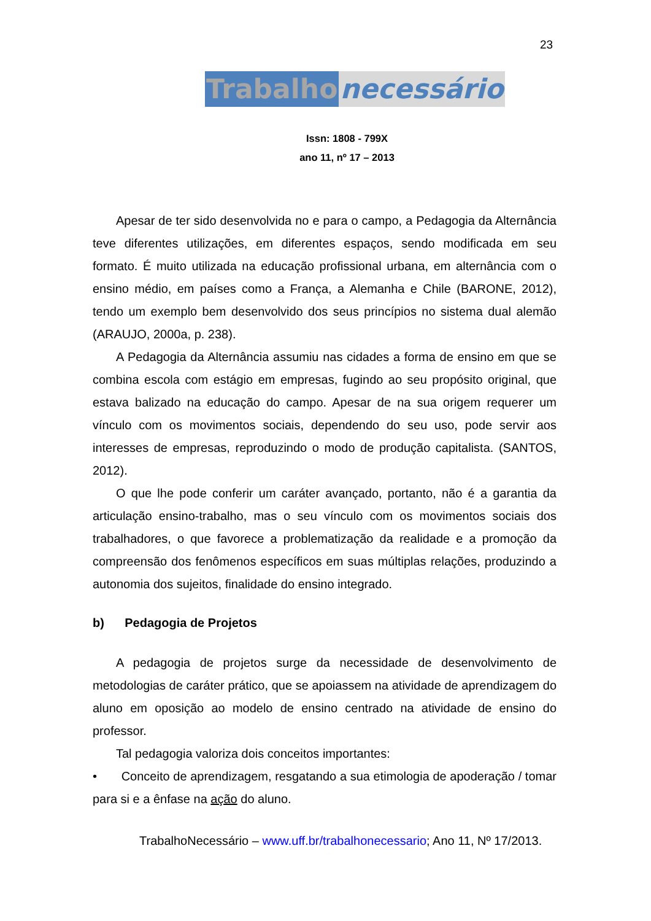23
Trabalho necessário
Issn: 1808 - 799X
ano 11, nº 17 – 2013
Apesar de ter sido desenvolvida no e para o campo, a Pedagogia da Alternância teve diferentes utilizações, em diferentes espaços, sendo modificada em seu formato. É muito utilizada na educação profissional urbana, em alternância com o ensino médio, em países como a França, a Alemanha e Chile (BARONE, 2012), tendo um exemplo bem desenvolvido dos seus princípios no sistema dual alemão (ARAUJO, 2000a, p. 238).
A Pedagogia da Alternância assumiu nas cidades a forma de ensino em que se combina escola com estágio em empresas, fugindo ao seu propósito original, que estava balizado na educação do campo. Apesar de na sua origem requerer um vínculo com os movimentos sociais, dependendo do seu uso, pode servir aos interesses de empresas, reproduzindo o modo de produção capitalista. (SANTOS, 2012).
O que lhe pode conferir um caráter avançado, portanto, não é a garantia da articulação ensino-trabalho, mas o seu vínculo com os movimentos sociais dos trabalhadores, o que favorece a problematização da realidade e a promoção da compreensão dos fenômenos específicos em suas múltiplas relações, produzindo a autonomia dos sujeitos, finalidade do ensino integrado.
b) Pedagogia de Projetos
A pedagogia de projetos surge da necessidade de desenvolvimento de metodologias de caráter prático, que se apoiassem na atividade de aprendizagem do aluno em oposição ao modelo de ensino centrado na atividade de ensino do professor.
Tal pedagogia valoriza dois conceitos importantes:
• Conceito de aprendizagem, resgatando a sua etimologia de apoderação / tomar para si e a ênfase na ação do aluno.
TrabalhoNecessário – www.uff.br/trabalhonecessario; Ano 11, Nº 17/2013.